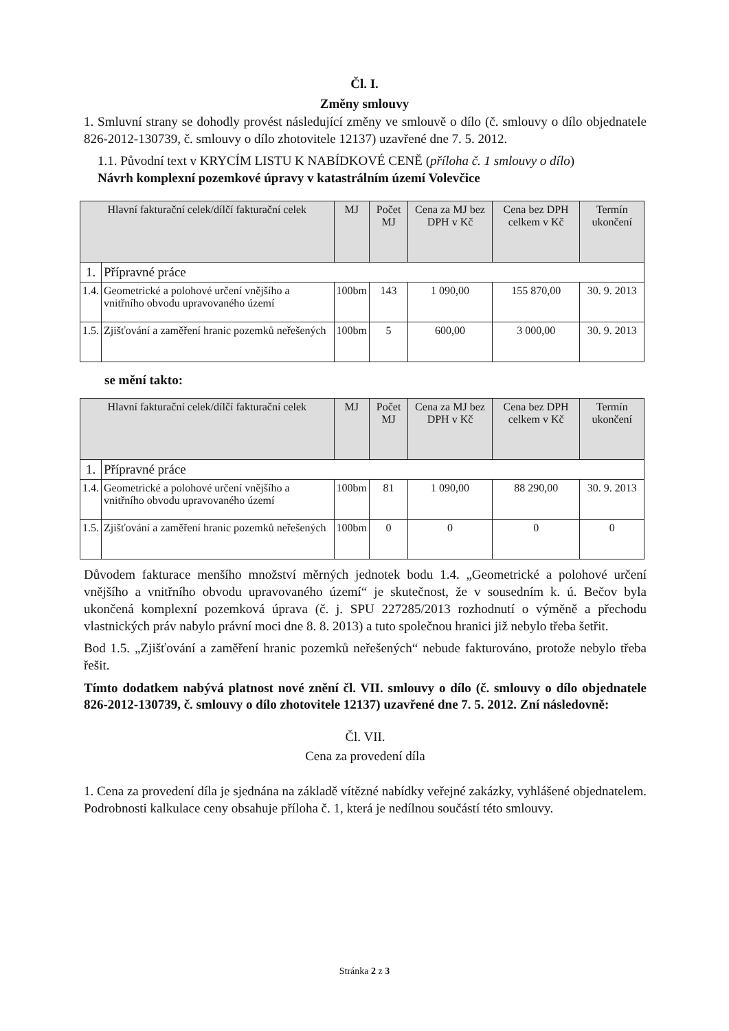Čl. I.
Změny smlouvy
1. Smluvní strany se dohodly provést následující změny ve smlouvě o dílo (č. smlouvy o dílo objednatele 826-2012-130739, č. smlouvy o dílo zhotovitele 12137) uzavřené dne 7. 5. 2012.
1.1. Původní text v KRYCÍM LISTU K NABÍDKOVÉ CENĚ (příloha č. 1 smlouvy o dílo)
Návrh komplexní pozemkové úpravy v katastrálním území Volevčice
| Hlavní fakturační celek/dílčí fakturační celek | | MJ | Počet MJ | Cena za MJ bez DPH v Kč | Cena bez DPH celkem v Kč | Termín ukončení |
| --- | --- | --- | --- | --- | --- | --- |
| 1. | Přípravné práce | | | | | |
| 1.4. | Geometrické a polohové určení vnějšího a vnitřního obvodu upravovaného území | 100bm | 143 | 1 090,00 | 155 870,00 | 30. 9. 2013 |
| 1.5. | Zjišťování a zaměření hranic pozemků neřešených | 100bm | 5 | 600,00 | 3 000,00 | 30. 9. 2013 |
se mění takto:
| Hlavní fakturační celek/dílčí fakturační celek | | MJ | Počet MJ | Cena za MJ bez DPH v Kč | Cena bez DPH celkem v Kč | Termín ukončení |
| --- | --- | --- | --- | --- | --- | --- |
| 1. | Přípravné práce | | | | | |
| 1.4. | Geometrické a polohové určení vnějšího a vnitřního obvodu upravovaného území | 100bm | 81 | 1 090,00 | 88 290,00 | 30. 9. 2013 |
| 1.5. | Zjišťování a zaměření hranic pozemků neřešených | 100bm | 0 | 0 | 0 | 0 |
Důvodem fakturace menšího množství měrných jednotek bodu 1.4. „Geometrické a polohové určení vnějšího a vnitřního obvodu upravovaného území“ je skutečnost, že v sousedním k. ú. Bečov byla ukončená komplexní pozemková úprava (č. j. SPU 227285/2013 rozhodnutí o výměně a přechodu vlastnických práv nabylo právní moci dne 8. 8. 2013) a tuto společnou hranici již nebylo třeba šetřit.
Bod 1.5. „Zjišťování a zaměření hranic pozemků neřešených“ nebude fakturováno, protože nebylo třeba řešit.
Tímto dodatkem nabývá platnost nové znění čl. VII. smlouvy o dílo (č. smlouvy o dílo objednatele 826-2012-130739, č. smlouvy o dílo zhotovitele 12137) uzavřené dne 7. 5. 2012. Zní následovně:
Čl. VII.
Cena za provedení díla
1. Cena za provedení díla je sjednána na základě vítězné nabídky veřejné zakázky, vyhlášené objednatelem. Podrobnosti kalkulace ceny obsahuje příloha č. 1, která je nedílnou součástí této smlouvy.
Stránka 2 z 3